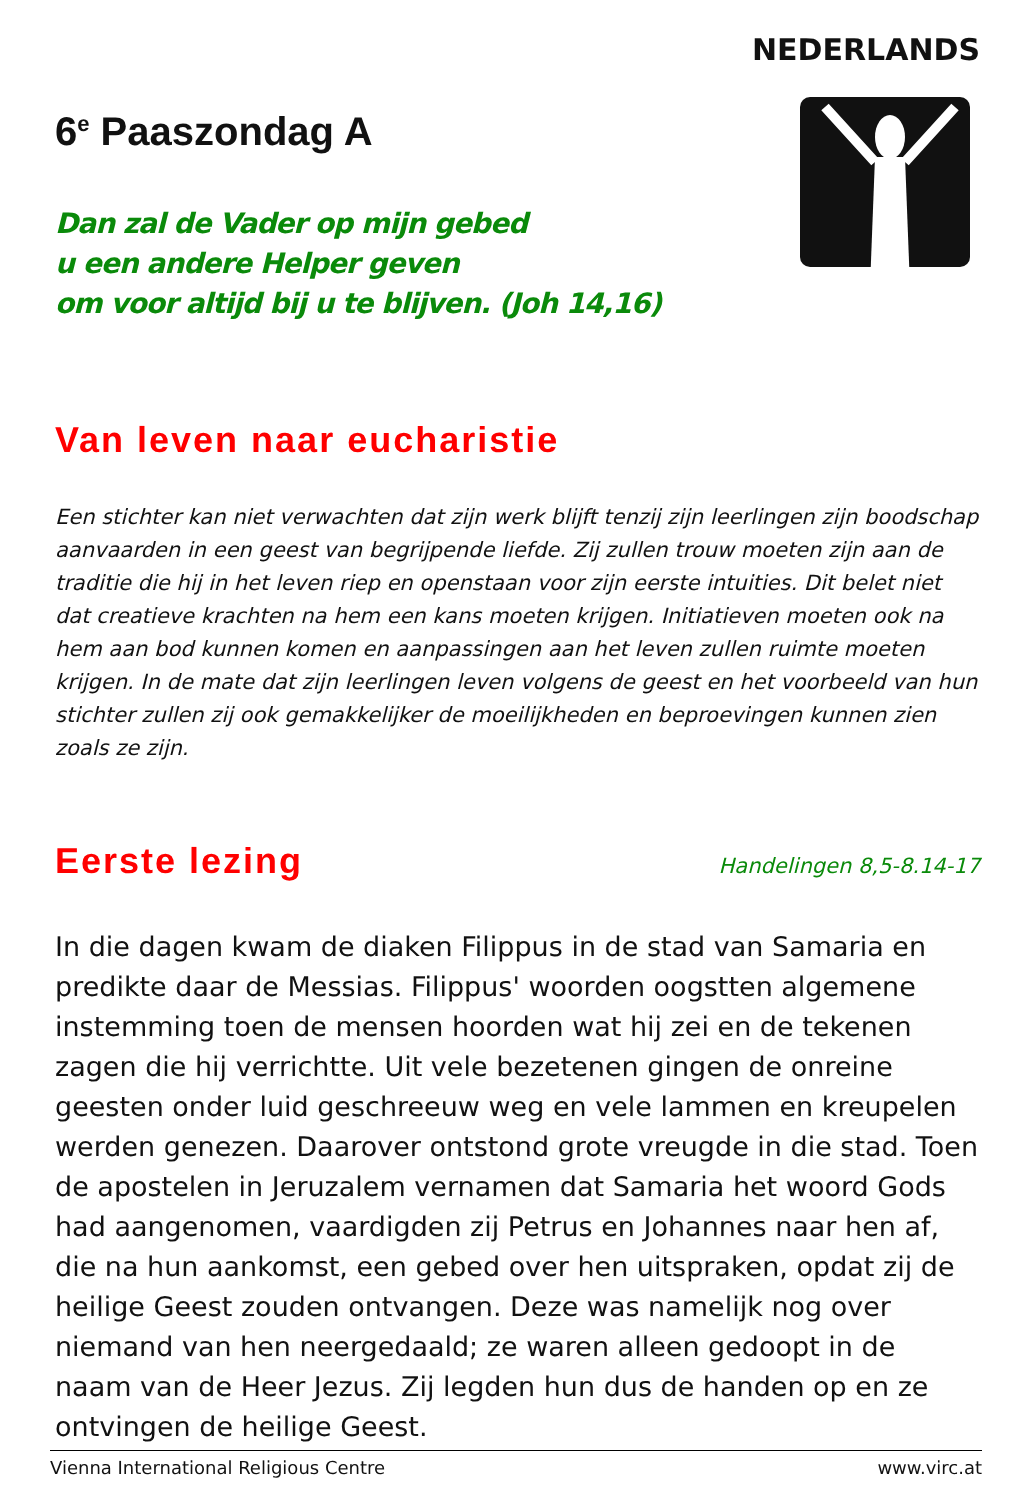NEDERLANDS
6<sup>e</sup> Paaszondag A
Dan zal de Vader op mijn gebed
u een andere Helper geven
om voor altijd bij u te blijven. (Joh 14,16)
Van leven naar eucharistie
Een stichter kan niet verwachten dat zijn werk blijft tenzij zijn leerlingen zijn boodschap aanvaarden in een geest van begrijpende liefde. Zij zullen trouw moeten zijn aan de traditie die hij in het leven riep en openstaan voor zijn eerste intuities. Dit belet niet dat creatieve krachten na hem een kans moeten krijgen. Initiatieven moeten ook na hem aan bod kunnen komen en aanpassingen aan het leven zullen ruimte moeten krijgen. In de mate dat zijn leerlingen leven volgens de geest en het voorbeeld van hun stichter zullen zij ook gemakkelijker de moeilijkheden en beproevingen kunnen zien zoals ze zijn.
Eerste lezing
Handelingen 8,5-8.14-17
In die dagen kwam de diaken Filippus in de stad van Samaria en predikte daar de Messias. Filippus' woorden oogstten algemene instemming toen de mensen hoorden wat hij zei en de tekenen zagen die hij verrichtte. Uit vele bezetenen gingen de onreine geesten onder luid geschreeuw weg en vele lammen en kreupelen werden genezen. Daarover ontstond grote vreugde in die stad. Toen de apostelen in Jeruzalem vernamen dat Samaria het woord Gods had aangenomen, vaardigden zij Petrus en Johannes naar hen af, die na hun aankomst, een gebed over hen uitspraken, opdat zij de heilige Geest zouden ontvangen. Deze was namelijk nog over niemand van hen neergedaald; ze waren alleen gedoopt in de naam van de Heer Jezus. Zij legden hun dus de handen op en ze ontvingen de heilige Geest.
Vienna International Religious Centre www.virc.at